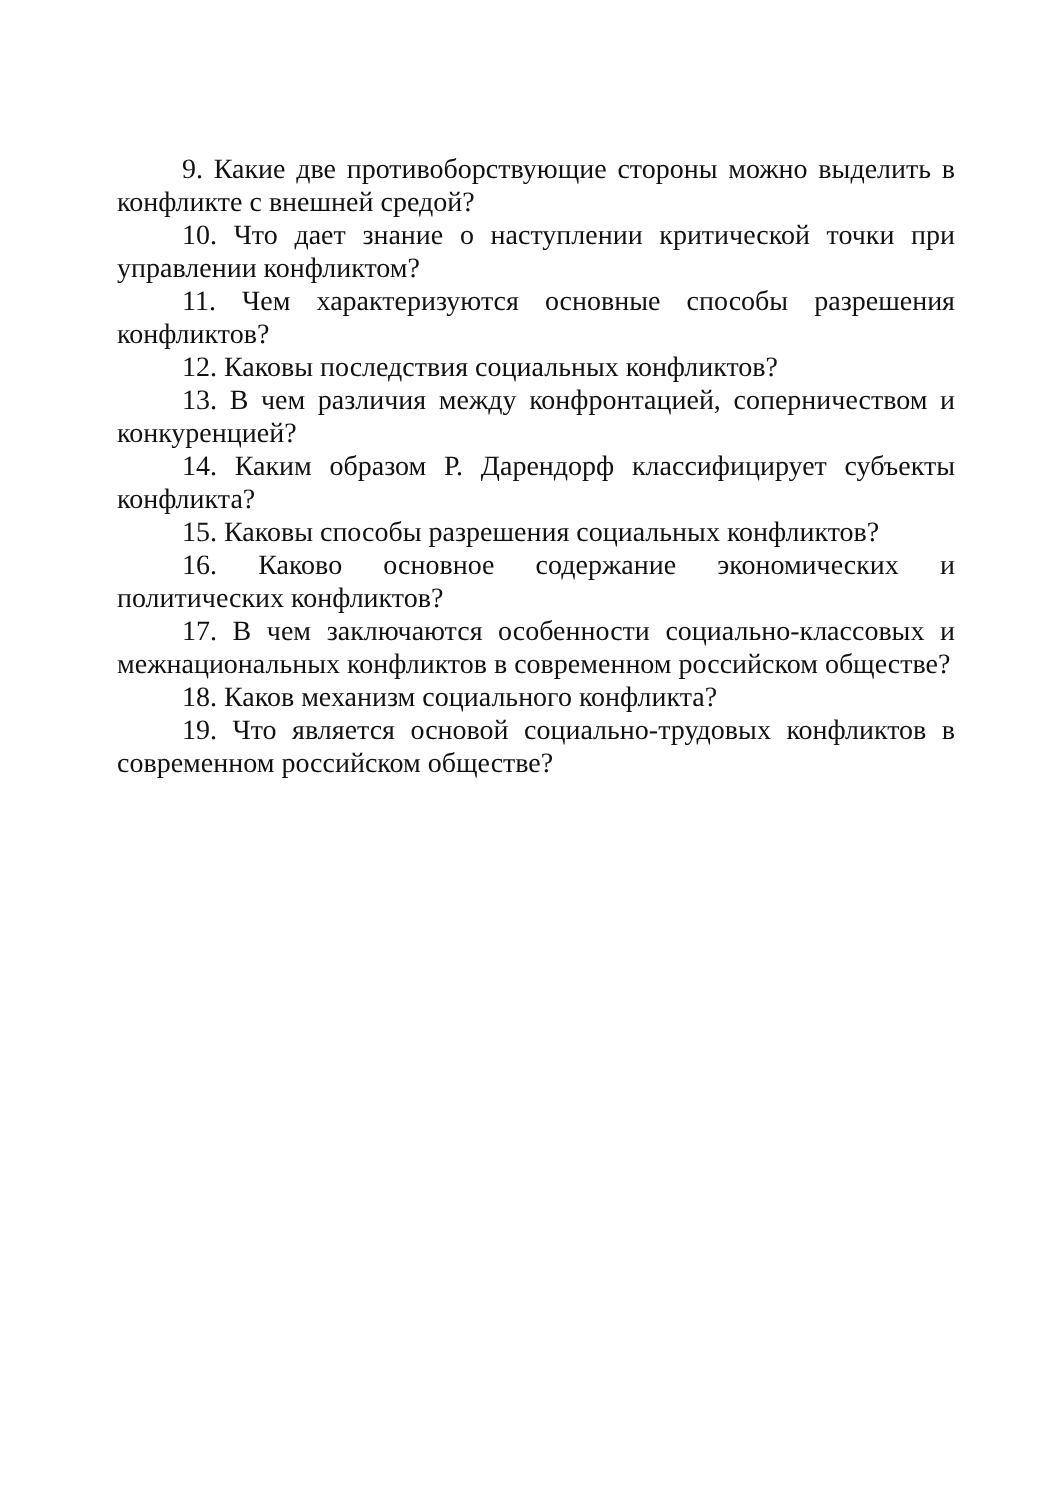9. Какие две противоборствующие стороны можно выделить в конфликте с внешней средой?
10. Что дает знание о наступлении критической точки при управлении конфликтом?
11. Чем характеризуются основные способы разрешения конфликтов?
12. Каковы последствия социальных конфликтов?
13. В чем различия между конфронтацией, соперничеством и конкуренцией?
14. Каким образом Р. Дарендорф классифицирует субъекты конфликта?
15. Каковы способы разрешения социальных конфликтов?
16. Каково основное содержание экономических и политических конфликтов?
17. В чем заключаются особенности социально-классовых и межнациональных конфликтов в современном российском обществе?
18. Каков механизм социального конфликта?
19. Что является основой социально-трудовых конфликтов в современном российском обществе?